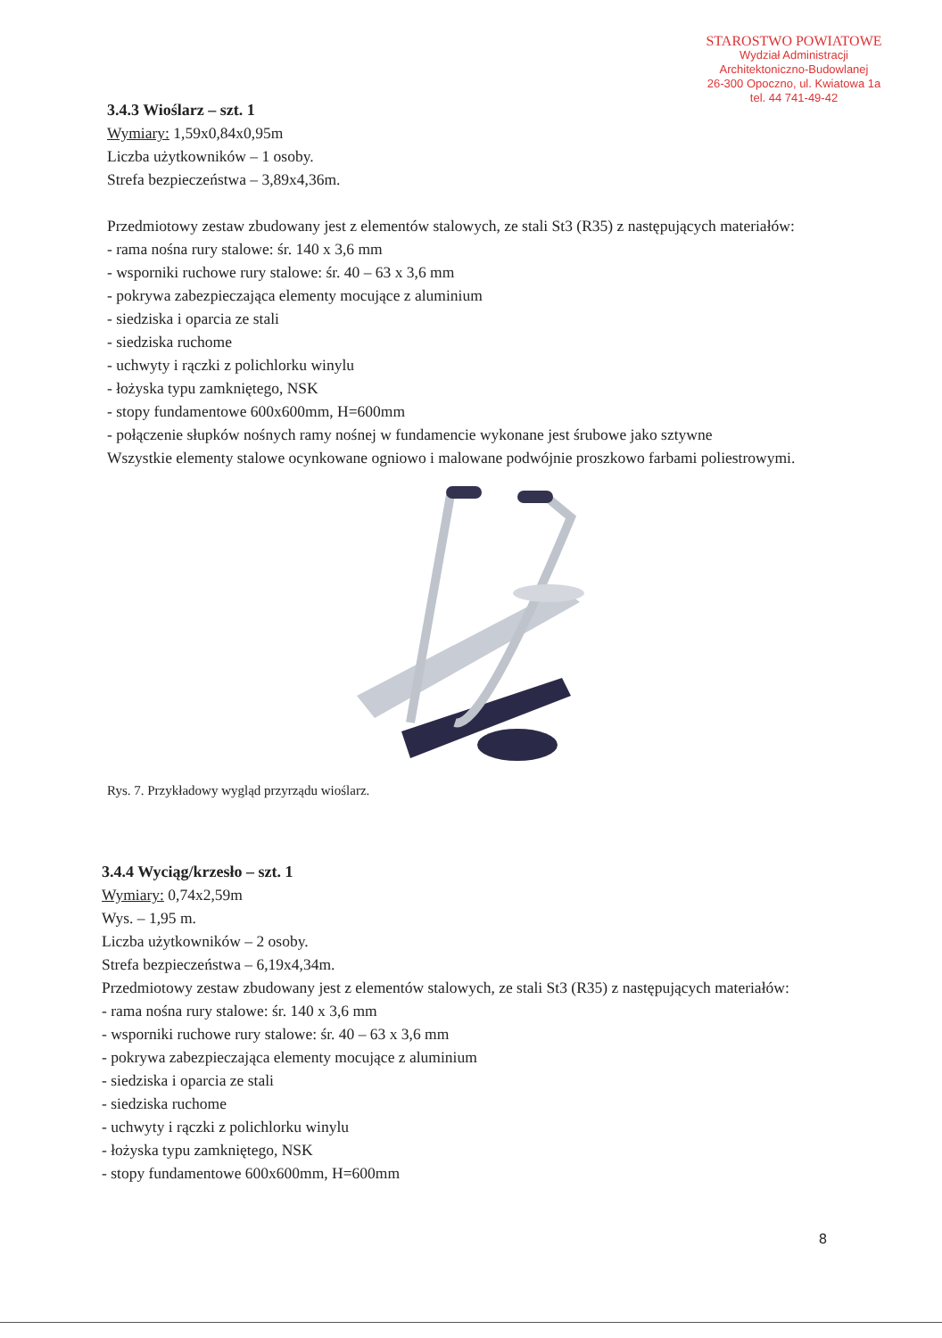STAROSTWO POWIATOWE
Wydział Administracji
Architektoniczno-Budowlanej
26-300 Opoczno, ul. Kwiatowa 1a
tel. 44 741-49-42
3.4.3 Wioślarz – szt. 1
Wymiary: 1,59x0,84x0,95m
Liczba użytkowników – 1 osoby.
Strefa bezpieczeństwa – 3,89x4,36m.
Przedmiotowy zestaw zbudowany jest z elementów stalowych, ze stali St3 (R35) z następujących materiałów:
- rama nośna rury stalowe: śr. 140 x 3,6 mm
- wsporniki ruchowe rury stalowe: śr. 40 – 63 x 3,6 mm
- pokrywa zabezpieczająca elementy mocujące z aluminium
- siedziska i oparcia ze stali
- siedziska ruchome
- uchwyty i rączki z polichlorku winylu
- łożyska typu zamkniętego, NSK
- stopy fundamentowe 600x600mm, H=600mm
- połączenie słupków nośnych ramy nośnej w fundamencie wykonane jest śrubowe jako sztywne
Wszystkie elementy stalowe ocynkowane ogniowo i malowane podwójnie proszkowo farbami poliestrowymi.
Rys. 7. Przykładowy wygląd przyrządu wioślarz.
3.4.4 Wyciąg/krzesło – szt. 1
Wymiary: 0,74x2,59m
Wys. – 1,95 m.
Liczba użytkowników – 2 osoby.
Strefa bezpieczeństwa – 6,19x4,34m.
Przedmiotowy zestaw zbudowany jest z elementów stalowych, ze stali St3 (R35) z następujących materiałów:
- rama nośna rury stalowe: śr. 140 x 3,6 mm
- wsporniki ruchowe rury stalowe: śr. 40 – 63 x 3,6 mm
- pokrywa zabezpieczająca elementy mocujące z aluminium
- siedziska i oparcia ze stali
- siedziska ruchome
- uchwyty i rączki z polichlorku winylu
- łożyska typu zamkniętego, NSK
- stopy fundamentowe 600x600mm, H=600mm
8